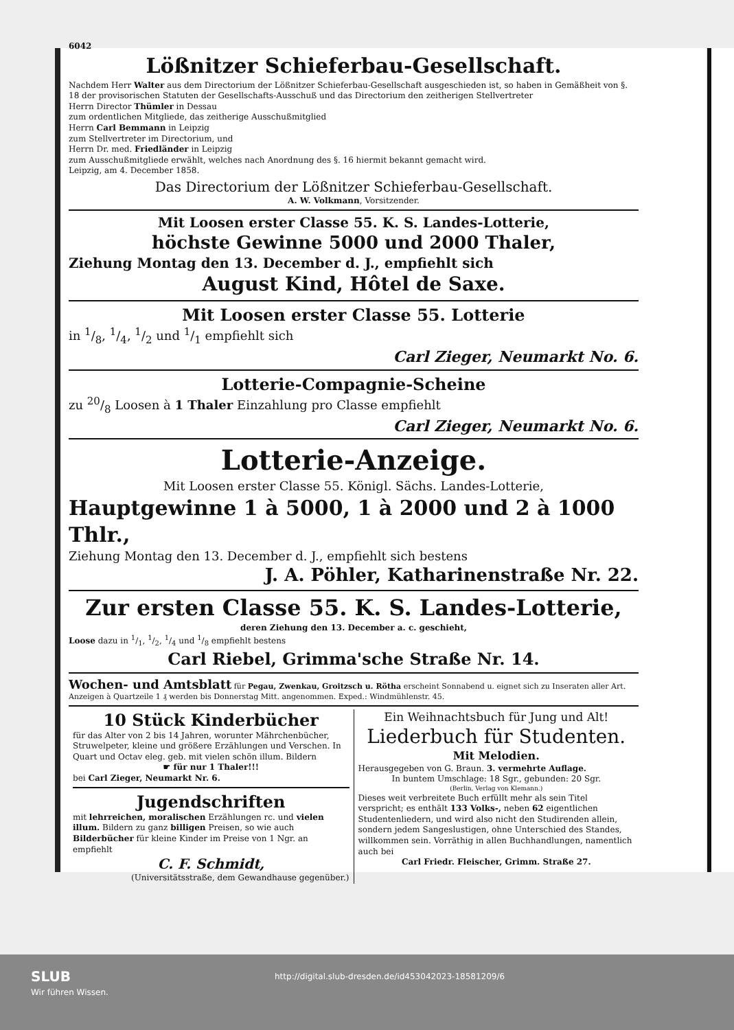6042
Lößnitzer Schieferbau-Gesellschaft.
Nachdem Herr Walter aus dem Directorium der Lößnitzer Schieferbau-Gesellschaft ausgeschieden ist, so haben in Gemäßheit von §. 18 der provisorischen Statuten der Gesellschafts-Ausschuß und das Directorium den zeitherigen Stellvertreter
Herrn Director Thümler in Dessau
zum ordentlichen Mitgliede, das zeitherige Ausschußmitglied
Herrn Carl Bemmann in Leipzig
zum Stellvertreter im Directorium, und
Herrn Dr. med. Friedländer in Leipzig
zum Ausschußmitgliede erwählt, welches nach Anordnung des §. 16 hiermit bekannt gemacht wird.
Leipzig, am 4. December 1858.
Das Directorium der Lößnitzer Schieferbau-Gesellschaft.
A. W. Volkmann, Vorsitzender.
Mit Loosen erster Classe 55. K. S. Landes-Lotterie,
höchste Gewinne 5000 und 2000 Thaler,
Ziehung Montag den 13. December d. J., empfiehlt sich
August Kind, Hôtel de Saxe.
Mit Loosen erster Classe 55. Lotterie
in 1/8, 1/4, 1/2 und 1/1 empfiehlt sich
Carl Zieger, Neumarkt No. 6.
Lotterie-Compagnie-Scheine
zu 20/8 Loosen à 1 Thaler Einzahlung pro Classe empfiehlt
Carl Zieger, Neumarkt No. 6.
Lotterie-Anzeige.
Mit Loosen erster Classe 55. Königl. Sächs. Landes-Lotterie,
Hauptgewinne 1 à 5000, 1 à 2000 und 2 à 1000 Thlr.,
Ziehung Montag den 13. December d. J., empfiehlt sich bestens
J. A. Pöhler, Katharinenstraße Nr. 22.
Zur ersten Classe 55. K. S. Landes-Lotterie,
deren Ziehung den 13. December a. c. geschieht,
Loose dazu in 1/1, 1/2, 1/4 und 1/8 empfiehlt bestens
Carl Riebel, Grimma'sche Straße Nr. 14.
Wochen- und Amtsblatt für Pegau, Zwenkau, Groitzsch u. Rötha erscheint Sonnabend u. eignet sich zu Inseraten aller Art. Anzeigen à Quartzeile 1 ₰ werden bis Donnerstag Mitt. angenommen. Exped.: Windmühlenstr. 45.
10 Stück Kinderbücher
für das Alter von 2 bis 14 Jahren, worunter Mährchenbücher, Struwelpeter, kleine und größere Erzählungen und Verschen. In Quart und Octav eleg. geb. mit vielen schön illum. Bildern
☛ für nur 1 Thaler!!!
bei Carl Zieger, Neumarkt Nr. 6.
Jugendschriften
mit lehrreichen, moralischen Erzählungen rc. und vielen illum. Bildern zu ganz billigen Preisen, so wie auch Bilderbücher für kleine Kinder im Preise von 1 Ngr. an empfiehlt
C. F. Schmidt,
(Universitätsstraße, dem Gewandhause gegenüber.)
Ein Weihnachtsbuch für Jung und Alt!
Liederbuch für Studenten.
Mit Melodien.
Herausgegeben von G. Braun. 3. vermehrte Auflage.
In buntem Umschlage: 18 Sgr., gebunden: 20 Sgr.
(Berlin, Verlag von Klemann.)
Dieses weit verbreitete Buch erfüllt mehr als sein Titel verspricht; es enthält 133 Volks-, neben 62 eigentlichen Studentenliedern, und wird also nicht den Studirenden allein, sondern jedem Sangeslustigen, ohne Unterschied des Standes, willkommen sein. Vorräthig in allen Buchhandlungen, namentlich auch bei
Carl Friedr. Fleischer, Grimm. Straße 27.
SLUB
Wir führen Wissen.
http://digital.slub-dresden.de/id453042023-18581209/6